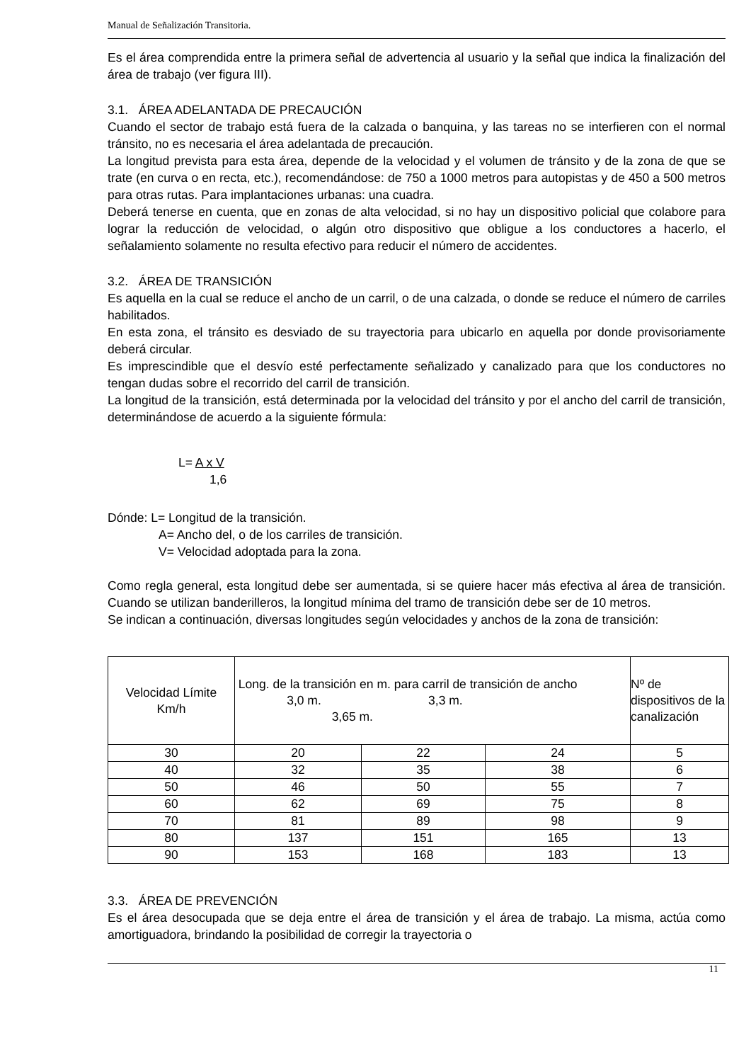Manual de Señalización Transitoria.
Es el área comprendida entre la primera señal de advertencia al usuario y la señal que indica la finalización del área de trabajo (ver figura III).
3.1. ÁREA ADELANTADA DE PRECAUCIÓN
Cuando el sector de trabajo está fuera de la calzada o banquina, y las tareas no se interfieren con el normal tránsito, no es necesaria el área adelantada de precaución.
La longitud prevista para esta área, depende de la velocidad y el volumen de tránsito y de la zona de que se trate (en curva o en recta, etc.), recomendándose: de 750 a 1000 metros para autopistas y de 450 a 500 metros para otras rutas. Para implantaciones urbanas: una cuadra.
Deberá tenerse en cuenta, que en zonas de alta velocidad, si no hay un dispositivo policial que colabore para lograr la reducción de velocidad, o algún otro dispositivo que obligue a los conductores a hacerlo, el señalamiento solamente no resulta efectivo para reducir el número de accidentes.
3.2. ÁREA DE TRANSICIÓN
Es aquella en la cual se reduce el ancho de un carril, o de una calzada, o donde se reduce el número de carriles habilitados.
En esta zona, el tránsito es desviado de su trayectoria para ubicarlo en aquella por donde provisoriamente deberá circular.
Es imprescindible que el desvío esté perfectamente señalizado y canalizado para que los conductores no tengan dudas sobre el recorrido del carril de transición.
La longitud de la transición, está determinada por la velocidad del tránsito y por el ancho del carril de transición, determinándose de acuerdo a la siguiente fórmula:
L= A x V
1,6
Dónde: L= Longitud de la transición.
A= Ancho del, o de los carriles de transición.
V= Velocidad adoptada para la zona.
Como regla general, esta longitud debe ser aumentada, si se quiere hacer más efectiva al área de transición. Cuando se utilizan banderilleros, la longitud mínima del tramo de transición debe ser de 10 metros.
Se indican a continuación, diversas longitudes según velocidades y anchos de la zona de transición:
| Velocidad Límite Km/h | Long. de la transición en m. para carril de transición de ancho 3,0 m. 3,3 m. 3,65 m. | | | Nº de dispositivos de la canalización |
| 30 | 20 | 22 | 24 | 5 |
| 40 | 32 | 35 | 38 | 6 |
| 50 | 46 | 50 | 55 | 7 |
| 60 | 62 | 69 | 75 | 8 |
| 70 | 81 | 89 | 98 | 9 |
| 80 | 137 | 151 | 165 | 13 |
| 90 | 153 | 168 | 183 | 13 |
3.3. ÁREA DE PREVENCIÓN
Es el área desocupada que se deja entre el área de transición y el área de trabajo. La misma, actúa como amortiguadora, brindando la posibilidad de corregir la trayectoria o
11